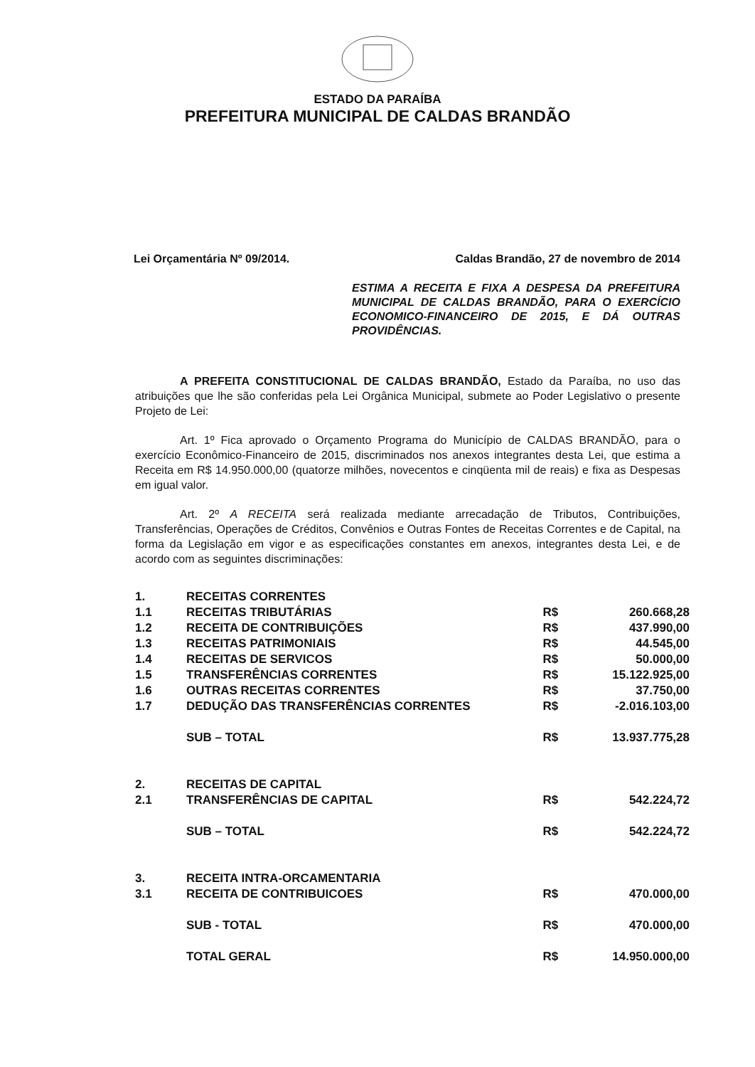ESTADO DA PARAÍBA
PREFEITURA MUNICIPAL DE CALDAS BRANDÃO
Lei Orçamentária Nº 09/2014. Caldas Brandão, 27 de novembro de 2014
ESTIMA A RECEITA E FIXA A DESPESA DA PREFEITURA MUNICIPAL DE CALDAS BRANDÃO, PARA O EXERCÍCIO ECONOMICO-FINANCEIRO DE 2015, E DÁ OUTRAS PROVIDÊNCIAS.
A PREFEITA CONSTITUCIONAL DE CALDAS BRANDÃO, Estado da Paraíba, no uso das atribuições que lhe são conferidas pela Lei Orgânica Municipal, submete ao Poder Legislativo o presente Projeto de Lei:
Art. 1º Fica aprovado o Orçamento Programa do Município de CALDAS BRANDÃO, para o exercício Econômico-Financeiro de 2015, discriminados nos anexos integrantes desta Lei, que estima a Receita em R$ 14.950.000,00 (quatorze milhões, novecentos e cinqüenta mil de reais) e fixa as Despesas em igual valor.
Art. 2º A RECEITA será realizada mediante arrecadação de Tributos, Contribuições, Transferências, Operações de Créditos, Convênios e Outras Fontes de Receitas Correntes e de Capital, na forma da Legislação em vigor e as especificações constantes em anexos, integrantes desta Lei, e de acordo com as seguintes discriminações:
| 1. | RECEITAS CORRENTES | | |
| 1.1 | RECEITAS TRIBUTÁRIAS | R$ | 260.668,28 |
| 1.2 | RECEITA DE CONTRIBUIÇÕES | R$ | 437.990,00 |
| 1.3 | RECEITAS PATRIMONIAIS | R$ | 44.545,00 |
| 1.4 | RECEITAS DE SERVICOS | R$ | 50.000,00 |
| 1.5 | TRANSFERÊNCIAS CORRENTES | R$ | 15.122.925,00 |
| 1.6 | OUTRAS RECEITAS CORRENTES | R$ | 37.750,00 |
| 1.7 | DEDUÇÃO DAS TRANSFERÊNCIAS CORRENTES | R$ | -2.016.103,00 |
| | SUB – TOTAL | R$ | 13.937.775,28 |
| 2. | RECEITAS DE CAPITAL | | |
| 2.1 | TRANSFERÊNCIAS DE CAPITAL | R$ | 542.224,72 |
| | SUB – TOTAL | R$ | 542.224,72 |
| 3. | RECEITA INTRA-ORCAMENTARIA | | |
| 3.1 | RECEITA DE CONTRIBUICOES | R$ | 470.000,00 |
| | SUB - TOTAL | R$ | 470.000,00 |
| | TOTAL GERAL | R$ | 14.950.000,00 |